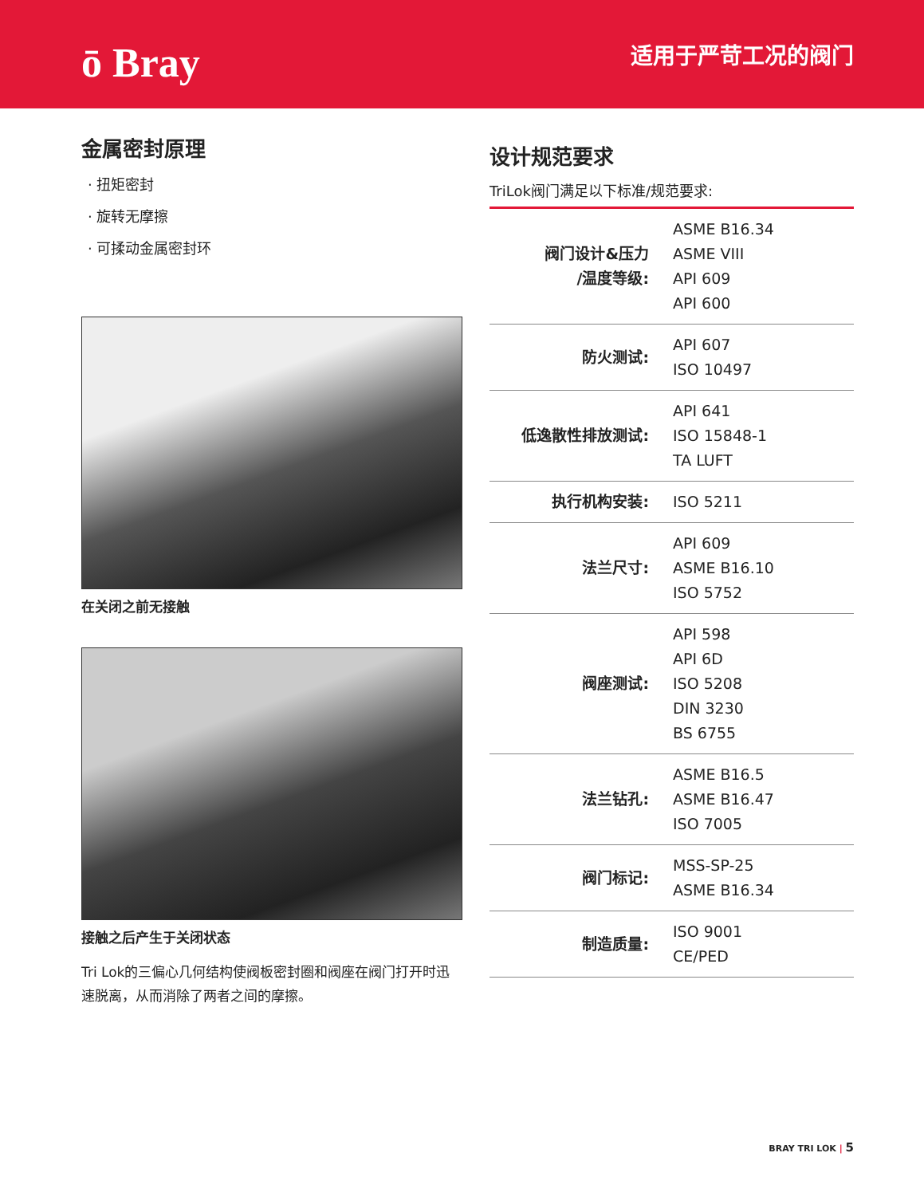ō Bray
适用于严苛工况的阀门
金属密封原理
· 扭矩密封
· 旋转无摩擦
· 可揉动金属密封环
在关闭之前无接触
接触之后产生于关闭状态
Tri Lok的三偏心几何结构使阀板密封圈和阀座在阀门打开时迅速脱离，从而消除了两者之间的摩擦。
设计规范要求
TriLok阀门满足以下标准/规范要求:
| 阀门设计&压力 /温度等级: | ASME B16.34 ASME VIII API 609 API 600 |
| 防火测试: | API 607 ISO 10497 |
| 低逸散性排放测试: | API 641 ISO 15848-1 TA LUFT |
| 执行机构安装: | ISO 5211 |
| 法兰尺寸: | API 609 ASME B16.10 ISO 5752 |
| 阀座测试: | API 598 API 6D ISO 5208 DIN 3230 BS 6755 |
| 法兰钻孔: | ASME B16.5 ASME B16.47 ISO 7005 |
| 阀门标记: | MSS-SP-25 ASME B16.34 |
| 制造质量: | ISO 9001 CE/PED |
BRAY TRI LOK | 5